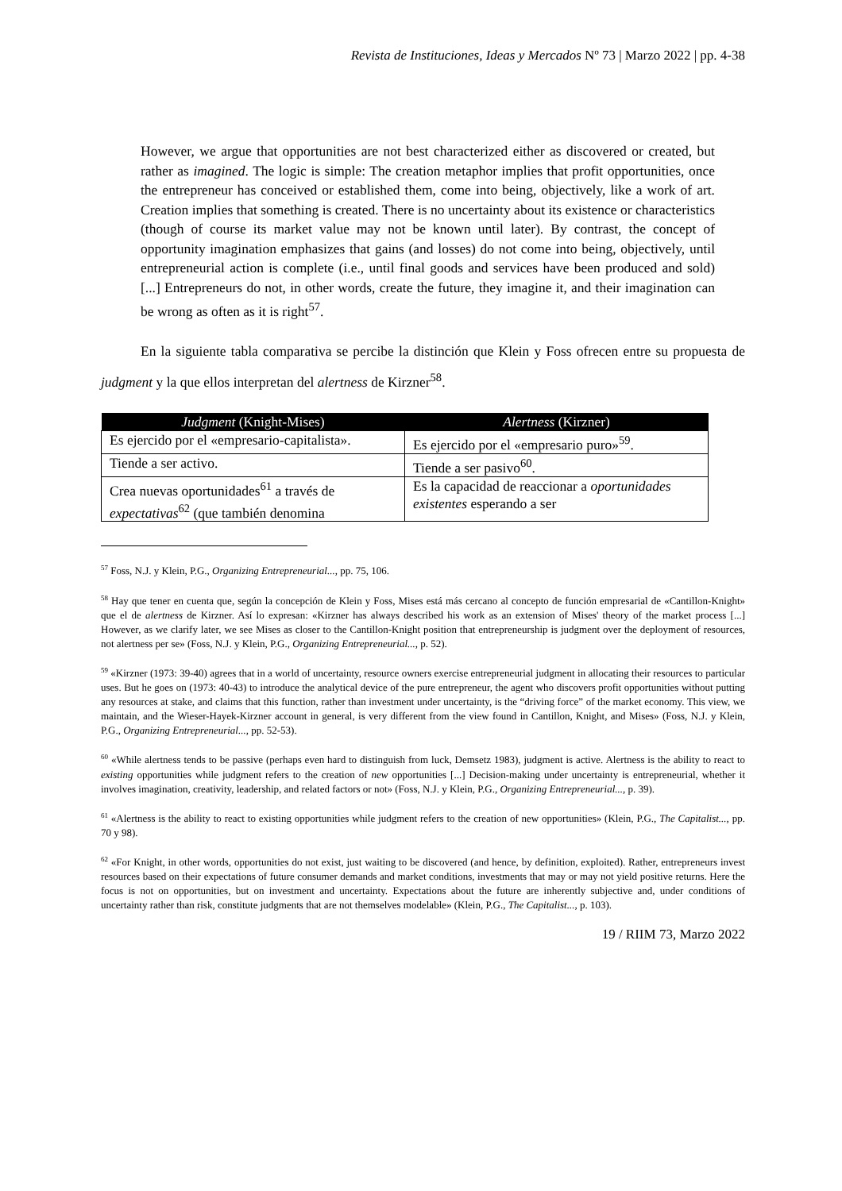Revista de Instituciones, Ideas y Mercados Nº 73 | Marzo 2022 | pp. 4-38
However, we argue that opportunities are not best characterized either as discovered or created, but rather as imagined. The logic is simple: The creation metaphor implies that profit opportunities, once the entrepreneur has conceived or established them, come into being, objectively, like a work of art. Creation implies that something is created. There is no uncertainty about its existence or characteristics (though of course its market value may not be known until later). By contrast, the concept of opportunity imagination emphasizes that gains (and losses) do not come into being, objectively, until entrepreneurial action is complete (i.e., until final goods and services have been produced and sold) [...] Entrepreneurs do not, in other words, create the future, they imagine it, and their imagination can be wrong as often as it is right<sup>57</sup>.
En la siguiente tabla comparativa se percibe la distinción que Klein y Foss ofrecen entre su propuesta de judgment y la que ellos interpretan del alertness de Kirzner<sup>58</sup>.
| Judgment (Knight-Mises) | Alertness (Kirzner) |
| --- | --- |
| Es ejercido por el «empresario-capitalista». | Es ejercido por el «empresario puro»<sup>59</sup>. |
| Tiende a ser activo. | Tiende a ser pasivo<sup>60</sup>. |
| Crea nuevas oportunidades<sup>61</sup> a través de expectativas<sup>62</sup> (que también denomina | Es la capacidad de reaccionar a oportunidades existentes esperando a ser |
<sup>57</sup> Foss, N.J. y Klein, P.G., Organizing Entrepreneurial..., pp. 75, 106.
<sup>58</sup> Hay que tener en cuenta que, según la concepción de Klein y Foss, Mises está más cercano al concepto de función empresarial de «Cantillon-Knight» que el de alertness de Kirzner. Así lo expresan: «Kirzner has always described his work as an extension of Mises' theory of the market process [...] However, as we clarify later, we see Mises as closer to the Cantillon-Knight position that entrepreneurship is judgment over the deployment of resources, not alertness per se» (Foss, N.J. y Klein, P.G., Organizing Entrepreneurial..., p. 52).
<sup>59</sup> «Kirzner (1973: 39-40) agrees that in a world of uncertainty, resource owners exercise entrepreneurial judgment in allocating their resources to particular uses. But he goes on (1973: 40-43) to introduce the analytical device of the pure entrepreneur, the agent who discovers profit opportunities without putting any resources at stake, and claims that this function, rather than investment under uncertainty, is the “driving force” of the market economy. This view, we maintain, and the Wieser-Hayek-Kirzner account in general, is very different from the view found in Cantillon, Knight, and Mises» (Foss, N.J. y Klein, P.G., Organizing Entrepreneurial..., pp. 52-53).
<sup>60</sup> «While alertness tends to be passive (perhaps even hard to distinguish from luck, Demsetz 1983), judgment is active. Alertness is the ability to react to existing opportunities while judgment refers to the creation of new opportunities [...] Decision-making under uncertainty is entrepreneurial, whether it involves imagination, creativity, leadership, and related factors or not» (Foss, N.J. y Klein, P.G., Organizing Entrepreneurial..., p. 39).
<sup>61</sup> «Alertness is the ability to react to existing opportunities while judgment refers to the creation of new opportunities» (Klein, P.G., The Capitalist..., pp. 70 y 98).
<sup>62</sup> «For Knight, in other words, opportunities do not exist, just waiting to be discovered (and hence, by definition, exploited). Rather, entrepreneurs invest resources based on their expectations of future consumer demands and market conditions, investments that may or may not yield positive returns. Here the focus is not on opportunities, but on investment and uncertainty. Expectations about the future are inherently subjective and, under conditions of uncertainty rather than risk, constitute judgments that are not themselves modelable» (Klein, P.G., The Capitalist..., p. 103).
19 / RIIM 73, Marzo 2022